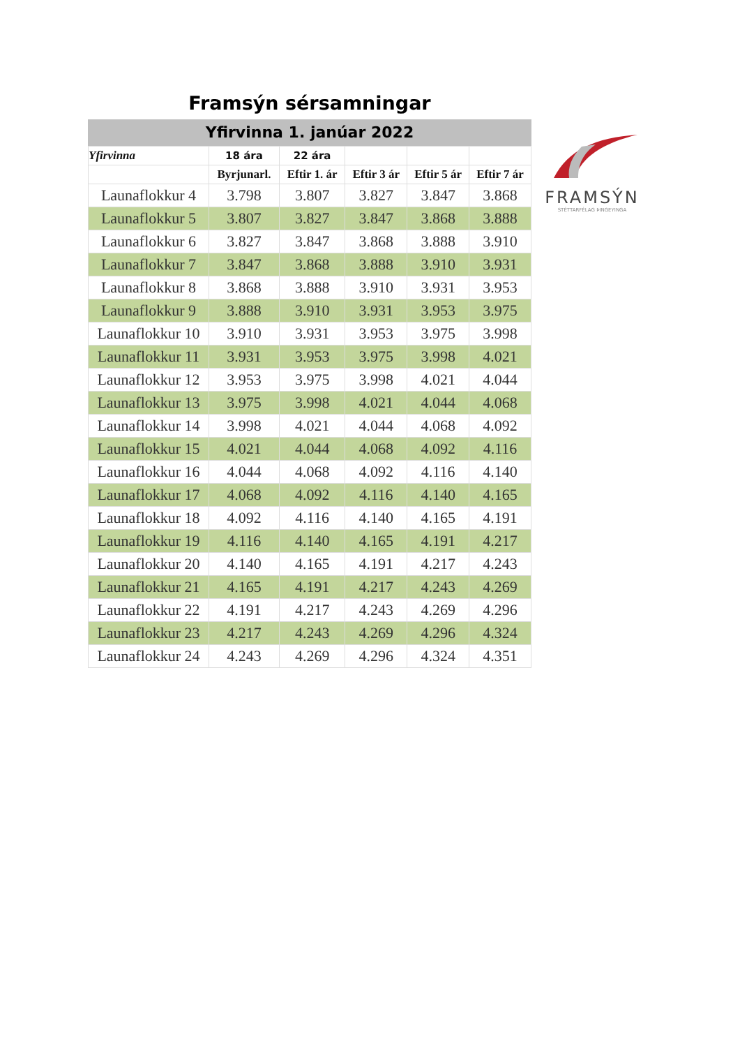Framsýn sérsamningar
Yfirvinna 1. janúar 2022
| Yfirvinna | 18 ára | 22 ára | | | |
| --- | --- | --- | --- | --- | --- |
| | Byrjunarl. | Eftir 1. ár | Eftir 3 ár | Eftir 5 ár | Eftir 7 ár |
| Launaflokkur 4 | 3.798 | 3.807 | 3.827 | 3.847 | 3.868 |
| Launaflokkur 5 | 3.807 | 3.827 | 3.847 | 3.868 | 3.888 |
| Launaflokkur 6 | 3.827 | 3.847 | 3.868 | 3.888 | 3.910 |
| Launaflokkur 7 | 3.847 | 3.868 | 3.888 | 3.910 | 3.931 |
| Launaflokkur 8 | 3.868 | 3.888 | 3.910 | 3.931 | 3.953 |
| Launaflokkur 9 | 3.888 | 3.910 | 3.931 | 3.953 | 3.975 |
| Launaflokkur 10 | 3.910 | 3.931 | 3.953 | 3.975 | 3.998 |
| Launaflokkur 11 | 3.931 | 3.953 | 3.975 | 3.998 | 4.021 |
| Launaflokkur 12 | 3.953 | 3.975 | 3.998 | 4.021 | 4.044 |
| Launaflokkur 13 | 3.975 | 3.998 | 4.021 | 4.044 | 4.068 |
| Launaflokkur 14 | 3.998 | 4.021 | 4.044 | 4.068 | 4.092 |
| Launaflokkur 15 | 4.021 | 4.044 | 4.068 | 4.092 | 4.116 |
| Launaflokkur 16 | 4.044 | 4.068 | 4.092 | 4.116 | 4.140 |
| Launaflokkur 17 | 4.068 | 4.092 | 4.116 | 4.140 | 4.165 |
| Launaflokkur 18 | 4.092 | 4.116 | 4.140 | 4.165 | 4.191 |
| Launaflokkur 19 | 4.116 | 4.140 | 4.165 | 4.191 | 4.217 |
| Launaflokkur 20 | 4.140 | 4.165 | 4.191 | 4.217 | 4.243 |
| Launaflokkur 21 | 4.165 | 4.191 | 4.217 | 4.243 | 4.269 |
| Launaflokkur 22 | 4.191 | 4.217 | 4.243 | 4.269 | 4.296 |
| Launaflokkur 23 | 4.217 | 4.243 | 4.269 | 4.296 | 4.324 |
| Launaflokkur 24 | 4.243 | 4.269 | 4.296 | 4.324 | 4.351 |
FRAMSÝN
STÉTTARFÉLAG ÞINGEYINGA